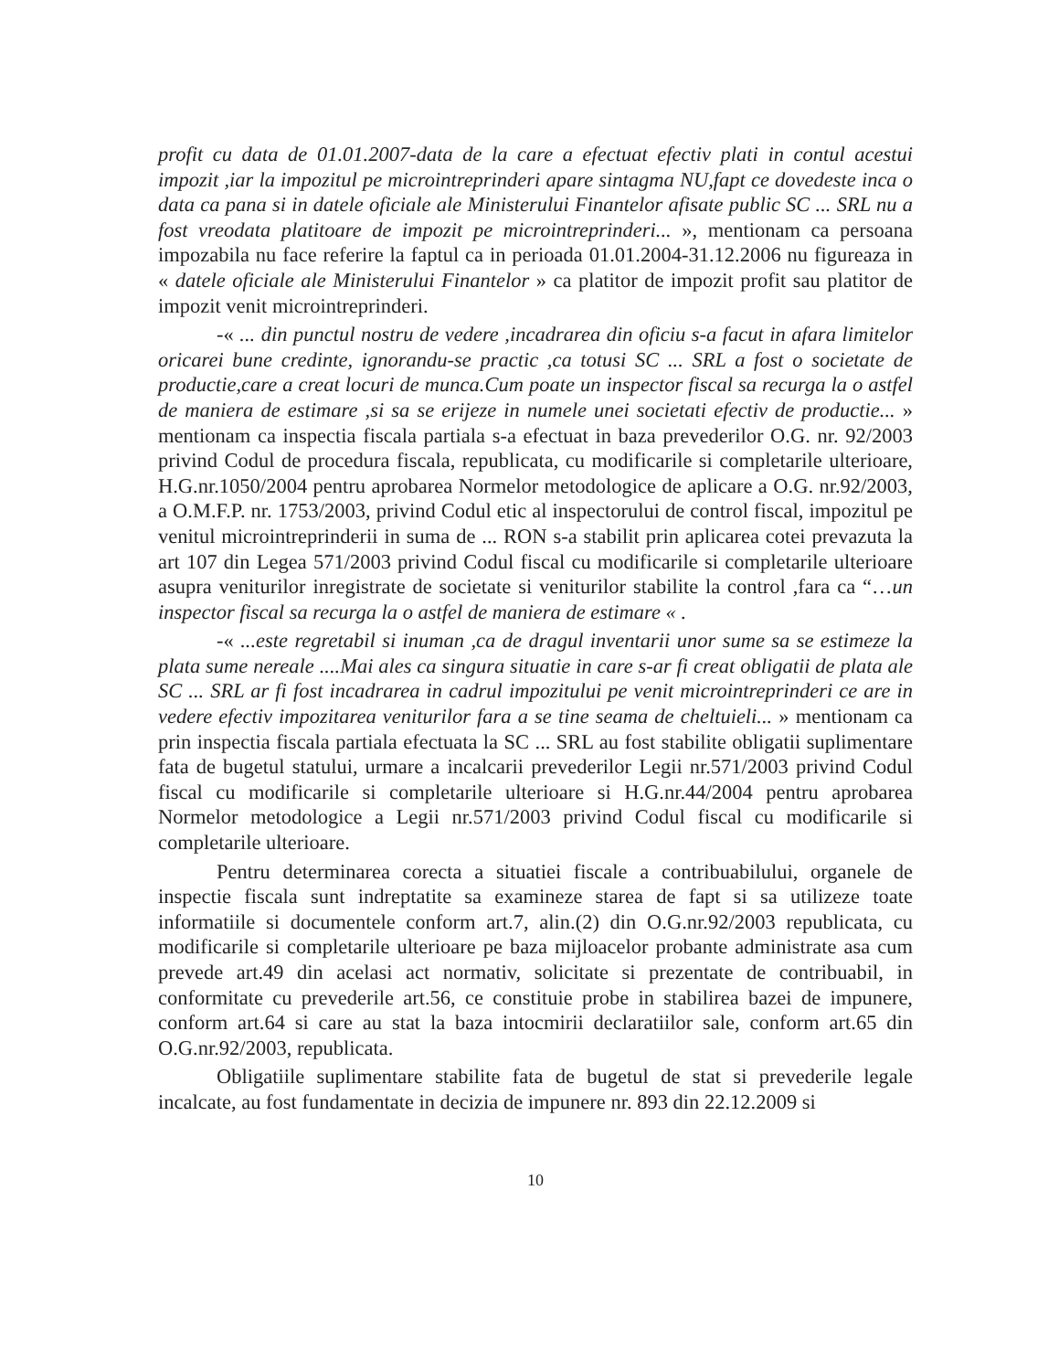profit cu data de 01.01.2007-data de la care a efectuat efectiv plati in contul acestui impozit ,iar la impozitul pe microintreprinderi apare sintagma NU,fapt ce dovedeste inca o data ca pana si in datele oficiale ale Ministerului Finantelor afisate public SC ... SRL nu a fost vreodata platitoare de impozit pe microintreprinderi... », mentionam ca persoana impozabila nu face referire la faptul ca in perioada 01.01.2004-31.12.2006 nu figureaza in « datele oficiale ale Ministerului Finantelor » ca platitor de impozit profit sau platitor de impozit venit microintreprinderi.
-« ... din punctul nostru de vedere ,incadrarea din oficiu s-a facut in afara limitelor oricarei bune credinte, ignorandu-se practic ,ca totusi SC ... SRL a fost o societate de productie,care a creat locuri de munca.Cum poate un inspector fiscal sa recurga la o astfel de maniera de estimare ,si sa se erijeze in numele unei societati efectiv de productie... » mentionam ca inspectia fiscala partiala s-a efectuat in baza prevederilor O.G. nr. 92/2003 privind Codul de procedura fiscala, republicata, cu modificarile si completarile ulterioare, H.G.nr.1050/2004 pentru aprobarea Normelor metodologice de aplicare a O.G. nr.92/2003, a O.M.F.P. nr. 1753/2003, privind Codul etic al inspectorului de control fiscal, impozitul pe venitul microintreprinderii in suma de ... RON s-a stabilit prin aplicarea cotei prevazuta la art 107 din Legea 571/2003 privind Codul fiscal cu modificarile si completarile ulterioare asupra veniturilor inregistrate de societate si veniturilor stabilite la control ,fara ca “…un inspector fiscal sa recurga la o astfel de maniera de estimare « .
-« ...este regretabil si inuman ,ca de dragul inventarii unor sume sa se estimeze la plata sume nereale ....Mai ales ca singura situatie in care s-ar fi creat obligatii de plata ale SC ... SRL ar fi fost incadrarea in cadrul impozitului pe venit microintreprinderi ce are in vedere efectiv impozitarea veniturilor fara a se tine seama de cheltuieli... » mentionam ca prin inspectia fiscala partiala efectuata la SC ... SRL au fost stabilite obligatii suplimentare fata de bugetul statului, urmare a incalcarii prevederilor Legii nr.571/2003 privind Codul fiscal cu modificarile si completarile ulterioare si H.G.nr.44/2004 pentru aprobarea Normelor metodologice a Legii nr.571/2003 privind Codul fiscal cu modificarile si completarile ulterioare.
Pentru determinarea corecta a situatiei fiscale a contribuabilului, organele de inspectie fiscala sunt indreptatite sa examineze starea de fapt si sa utilizeze toate informatiile si documentele conform art.7, alin.(2) din O.G.nr.92/2003 republicata, cu modificarile si completarile ulterioare pe baza mijloacelor probante administrate asa cum prevede art.49 din acelasi act normativ, solicitate si prezentate de contribuabil, in conformitate cu prevederile art.56, ce constituie probe in stabilirea bazei de impunere, conform art.64 si care au stat la baza intocmirii declaratiilor sale, conform art.65 din O.G.nr.92/2003, republicata.
Obligatiile suplimentare stabilite fata de bugetul de stat si prevederile legale incalcate, au fost fundamentate in decizia de impunere nr. 893 din 22.12.2009 si
10